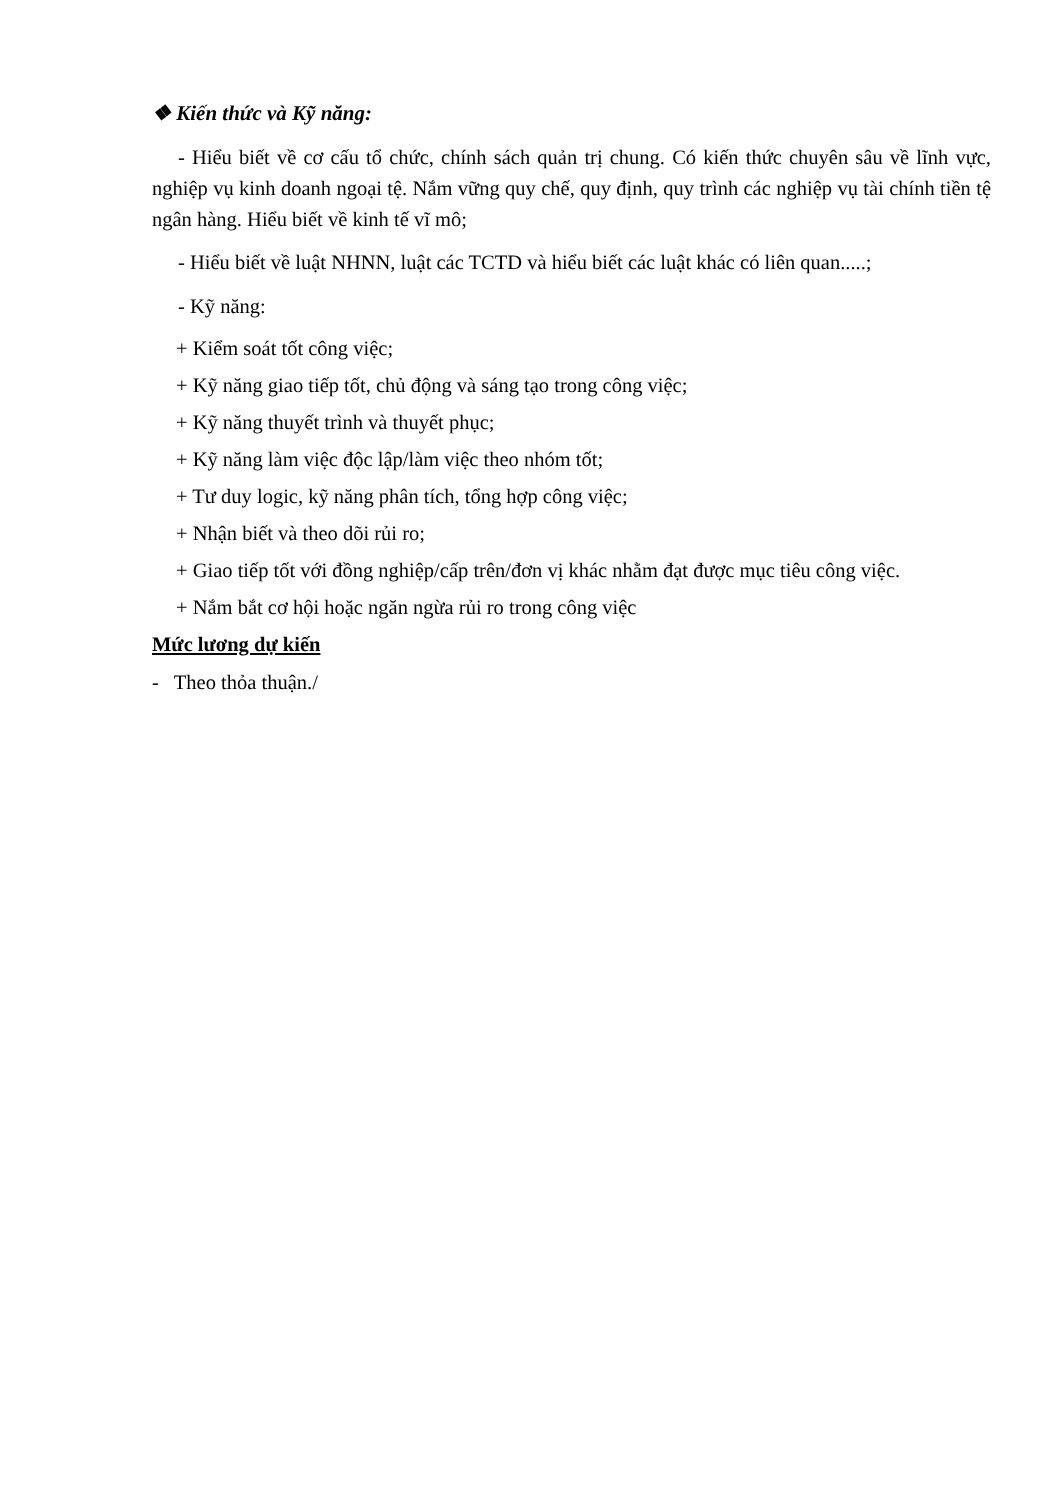❖ Kiến thức và Kỹ năng:
- Hiểu biết về cơ cấu tổ chức, chính sách quản trị chung. Có kiến thức chuyên sâu về lĩnh vực, nghiệp vụ kinh doanh ngoại tệ. Nắm vững quy chế, quy định, quy trình các nghiệp vụ tài chính tiền tệ ngân hàng. Hiểu biết về kinh tế vĩ mô;
- Hiểu biết về luật NHNN, luật các TCTD và hiểu biết các luật khác có liên quan.....;
- Kỹ năng:
+ Kiểm soát tốt công việc;
+ Kỹ năng giao tiếp tốt, chủ động và sáng tạo trong công việc;
+ Kỹ năng thuyết trình và thuyết phục;
+ Kỹ năng làm việc độc lập/làm việc theo nhóm tốt;
+ Tư duy logic, kỹ năng phân tích, tổng hợp công việc;
+ Nhận biết và theo dõi rủi ro;
+ Giao tiếp tốt với đồng nghiệp/cấp trên/đơn vị khác nhằm đạt được mục tiêu công việc.
+ Nắm bắt cơ hội hoặc ngăn ngừa rủi ro trong công việc
Mức lương dự kiến
- Theo thỏa thuận./